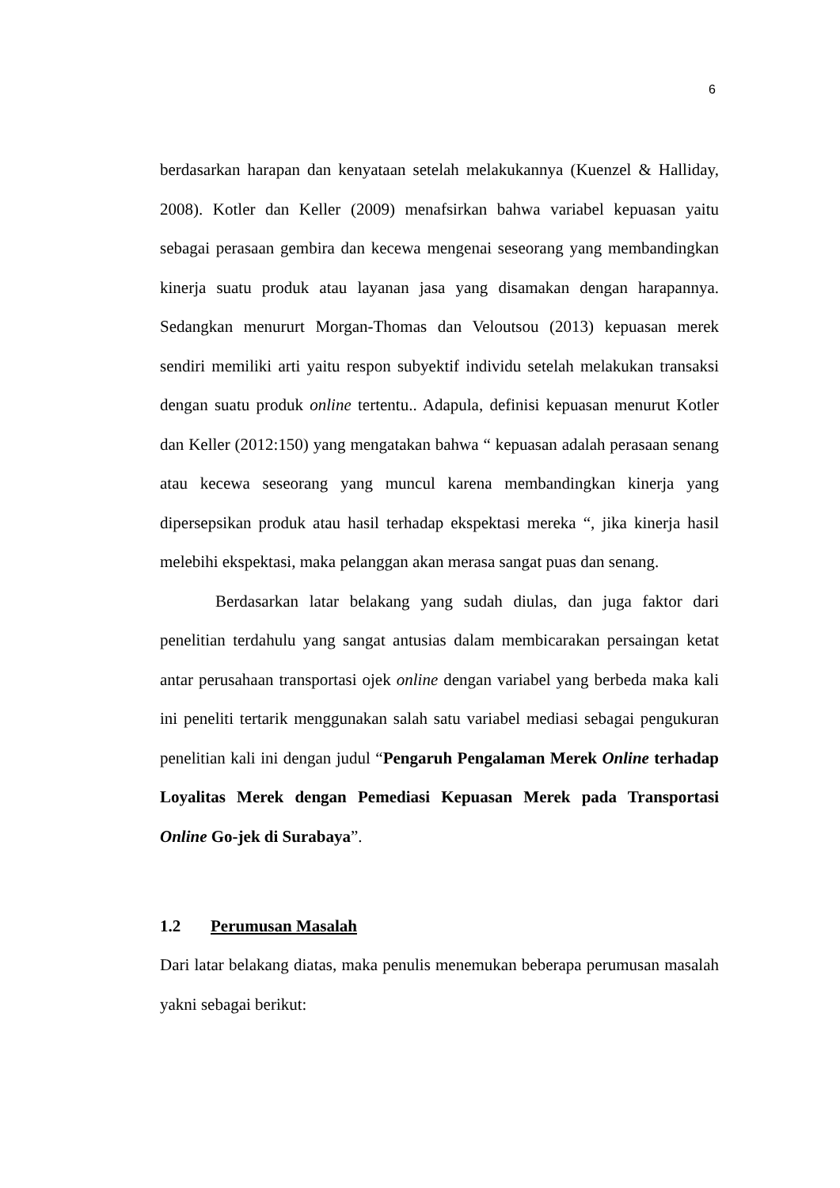6
berdasarkan harapan dan kenyataan setelah melakukannya (Kuenzel & Halliday, 2008). Kotler dan Keller (2009) menafsirkan bahwa variabel kepuasan yaitu sebagai perasaan gembira dan kecewa mengenai seseorang yang membandingkan kinerja suatu produk atau layanan jasa yang disamakan dengan harapannya. Sedangkan menururt Morgan-Thomas dan Veloutsou (2013) kepuasan merek sendiri memiliki arti yaitu respon subyektif individu setelah melakukan transaksi dengan suatu produk online tertentu.. Adapula, definisi kepuasan menurut Kotler dan Keller (2012:150) yang mengatakan bahwa “ kepuasan adalah perasaan senang atau kecewa seseorang yang muncul karena membandingkan kinerja yang dipersepsikan produk atau hasil terhadap ekspektasi mereka “, jika kinerja hasil melebihi ekspektasi, maka pelanggan akan merasa sangat puas dan senang.
Berdasarkan latar belakang yang sudah diulas, dan juga faktor dari penelitian terdahulu yang sangat antusias dalam membicarakan persaingan ketat antar perusahaan transportasi ojek online dengan variabel yang berbeda maka kali ini peneliti tertarik menggunakan salah satu variabel mediasi sebagai pengukuran penelitian kali ini dengan judul “Pengaruh Pengalaman Merek Online terhadap Loyalitas Merek dengan Pemediasi Kepuasan Merek pada Transportasi Online Go-jek di Surabaya”.
1.2 Perumusan Masalah
Dari latar belakang diatas, maka penulis menemukan beberapa perumusan masalah yakni sebagai berikut: